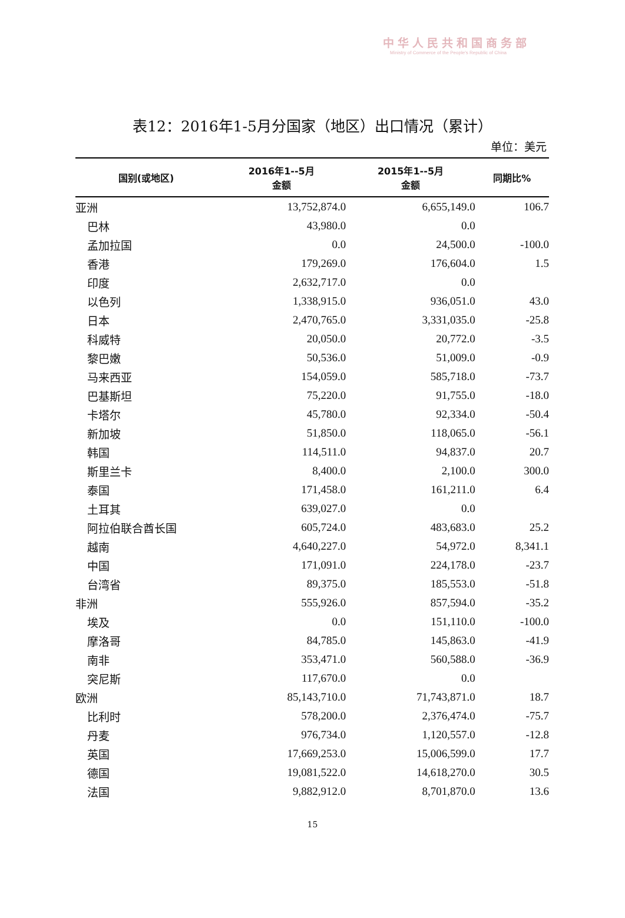中华人民共和国商务部
Ministry of Commerce of the People's Republic of China
表12：2016年1-5月分国家（地区）出口情况（累计）
单位：美元
| 国别(或地区) | 2016年1--5月 金额 | 2015年1--5月 金额 | 同期比% |
| --- | --- | --- | --- |
| 亚洲 | 13,752,874.0 | 6,655,149.0 | 106.7 |
| 巴林 | 43,980.0 | 0.0 | |
| 孟加拉国 | 0.0 | 24,500.0 | -100.0 |
| 香港 | 179,269.0 | 176,604.0 | 1.5 |
| 印度 | 2,632,717.0 | 0.0 | |
| 以色列 | 1,338,915.0 | 936,051.0 | 43.0 |
| 日本 | 2,470,765.0 | 3,331,035.0 | -25.8 |
| 科威特 | 20,050.0 | 20,772.0 | -3.5 |
| 黎巴嫩 | 50,536.0 | 51,009.0 | -0.9 |
| 马来西亚 | 154,059.0 | 585,718.0 | -73.7 |
| 巴基斯坦 | 75,220.0 | 91,755.0 | -18.0 |
| 卡塔尔 | 45,780.0 | 92,334.0 | -50.4 |
| 新加坡 | 51,850.0 | 118,065.0 | -56.1 |
| 韩国 | 114,511.0 | 94,837.0 | 20.7 |
| 斯里兰卡 | 8,400.0 | 2,100.0 | 300.0 |
| 泰国 | 171,458.0 | 161,211.0 | 6.4 |
| 土耳其 | 639,027.0 | 0.0 | |
| 阿拉伯联合酋长国 | 605,724.0 | 483,683.0 | 25.2 |
| 越南 | 4,640,227.0 | 54,972.0 | 8,341.1 |
| 中国 | 171,091.0 | 224,178.0 | -23.7 |
| 台湾省 | 89,375.0 | 185,553.0 | -51.8 |
| 非洲 | 555,926.0 | 857,594.0 | -35.2 |
| 埃及 | 0.0 | 151,110.0 | -100.0 |
| 摩洛哥 | 84,785.0 | 145,863.0 | -41.9 |
| 南非 | 353,471.0 | 560,588.0 | -36.9 |
| 突尼斯 | 117,670.0 | 0.0 | |
| 欧洲 | 85,143,710.0 | 71,743,871.0 | 18.7 |
| 比利时 | 578,200.0 | 2,376,474.0 | -75.7 |
| 丹麦 | 976,734.0 | 1,120,557.0 | -12.8 |
| 英国 | 17,669,253.0 | 15,006,599.0 | 17.7 |
| 德国 | 19,081,522.0 | 14,618,270.0 | 30.5 |
| 法国 | 9,882,912.0 | 8,701,870.0 | 13.6 |
15